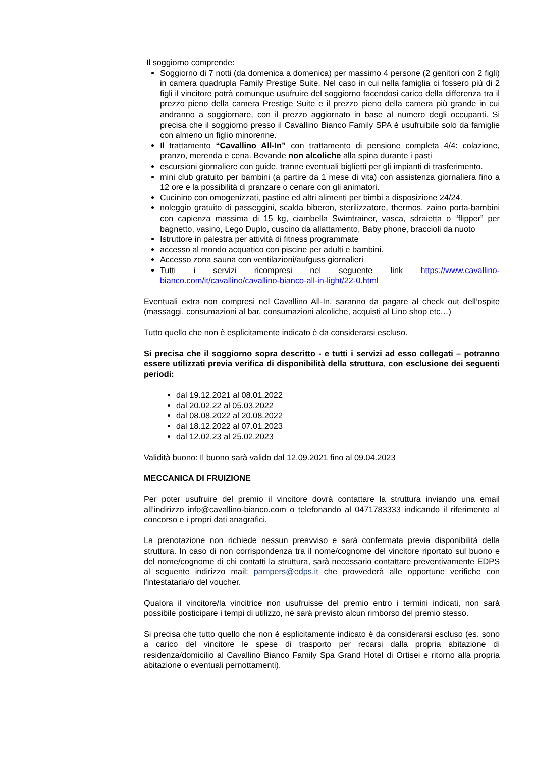Il soggiorno comprende:
Soggiorno di 7 notti (da domenica a domenica) per massimo 4 persone (2 genitori con 2 figli) in camera quadrupla Family Prestige Suite. Nel caso in cui nella famiglia ci fossero più di 2 figli il vincitore potrà comunque usufruire del soggiorno facendosi carico della differenza tra il prezzo pieno della camera Prestige Suite e il prezzo pieno della camera più grande in cui andranno a soggiornare, con il prezzo aggiornato in base al numero degli occupanti. Si precisa che il soggiorno presso il Cavallino Bianco Family SPA è usufruibile solo da famiglie con almeno un figlio minorenne.
Il trattamento “Cavallino All-In” con trattamento di pensione completa 4/4: colazione, pranzo, merenda e cena. Bevande non alcoliche alla spina durante i pasti
escursioni giornaliere con guide, tranne eventuali biglietti per gli impianti di trasferimento.
mini club gratuito per bambini (a partire da 1 mese di vita) con assistenza giornaliera fino a 12 ore e la possibilità di pranzare o cenare con gli animatori.
Cucinino con omogenizzati, pastine ed altri alimenti per bimbi a disposizione 24/24.
noleggio gratuito di passeggini, scalda biberon, sterilizzatore, thermos, zaino porta-bambini con capienza massima di 15 kg, ciambella Swimtrainer, vasca, sdraietta o “flipper” per bagnetto, vasino, Lego Duplo, cuscino da allattamento, Baby phone, braccioli da nuoto
Istruttore in palestra per attività di fitness programmate
accesso al mondo acquatico con piscine per adulti e bambini.
Accesso zona sauna con ventilazioni/aufguss giornalieri
Tutti i servizi ricompresi nel seguente link https://www.cavallino-bianco.com/it/cavallino/cavallino-bianco-all-in-light/22-0.html
Eventuali extra non compresi nel Cavallino All-In, saranno da pagare al check out dell’ospite (massaggi, consumazioni al bar, consumazioni alcoliche, acquisti al Lino shop etc…)
Tutto quello che non è esplicitamente indicato è da considerarsi escluso.
Si precisa che il soggiorno sopra descritto - e tutti i servizi ad esso collegati – potranno essere utilizzati previa verifica di disponibilità della struttura, con esclusione dei seguenti periodi:
dal 19.12.2021 al 08.01.2022
dal 20.02.22 al 05.03.2022
dal 08.08.2022 al 20.08.2022
dal 18.12.2022 al 07.01.2023
dal 12.02.23 al 25.02.2023
Validità buono: Il buono sarà valido dal 12.09.2021 fino al 09.04.2023
MECCANICA DI FRUIZIONE
Per poter usufruire del premio il vincitore dovrà contattare la struttura inviando una email all’indirizzo info@cavallino-bianco.com o telefonando al 0471783333 indicando il riferimento al concorso e i propri dati anagrafici.
La prenotazione non richiede nessun preavviso e sarà confermata previa disponibilità della struttura. In caso di non corrispondenza tra il nome/cognome del vincitore riportato sul buono e del nome/cognome di chi contatti la struttura, sarà necessario contattare preventivamente EDPS al seguente indirizzo mail: pampers@edps.it che provvederà alle opportune verifiche con l'intestataria/o del voucher.
Qualora il vincitore/la vincitrice non usufruisse del premio entro i termini indicati, non sarà possibile posticipare i tempi di utilizzo, né sarà previsto alcun rimborso del premio stesso.
Si precisa che tutto quello che non è esplicitamente indicato è da considerarsi escluso (es. sono a carico del vincitore le spese di trasporto per recarsi dalla propria abitazione di residenza/domicilio al Cavallino Bianco Family Spa Grand Hotel di Ortisei e ritorno alla propria abitazione o eventuali pernottamenti).